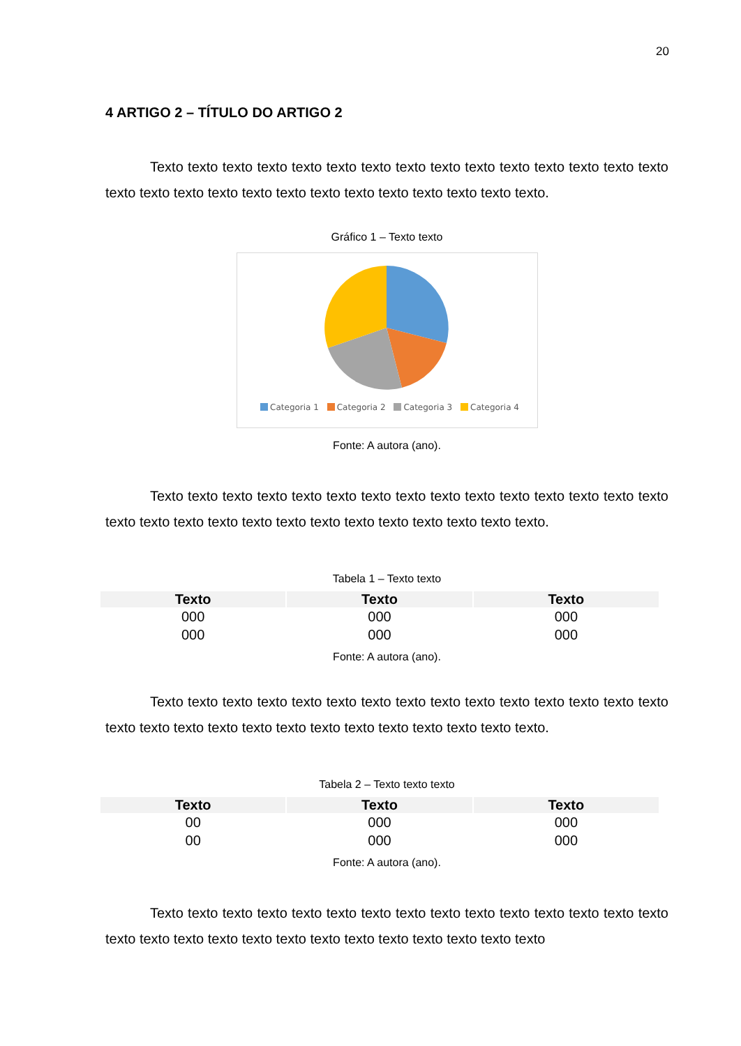20
4 ARTIGO 2 – TÍTULO DO ARTIGO 2
Texto texto texto texto texto texto texto texto texto texto texto texto texto texto texto texto texto texto texto texto texto texto texto texto texto texto texto texto.
Gráfico 1 – Texto texto
Categoria 1 Categoria 2 Categoria 3 Categoria 4
Fonte: A autora (ano).
Texto texto texto texto texto texto texto texto texto texto texto texto texto texto texto texto texto texto texto texto texto texto texto texto texto texto texto texto.
Tabela 1 – Texto texto
| Texto | Texto | Texto |
| --- | --- | --- |
| 000 | 000 | 000 |
| 000 | 000 | 000 |
Fonte: A autora (ano).
Texto texto texto texto texto texto texto texto texto texto texto texto texto texto texto texto texto texto texto texto texto texto texto texto texto texto texto texto.
Tabela 2 – Texto texto texto
| Texto | Texto | Texto |
| --- | --- | --- |
| 00 | 000 | 000 |
| 00 | 000 | 000 |
Fonte: A autora (ano).
Texto texto texto texto texto texto texto texto texto texto texto texto texto texto texto texto texto texto texto texto texto texto texto texto texto texto texto texto